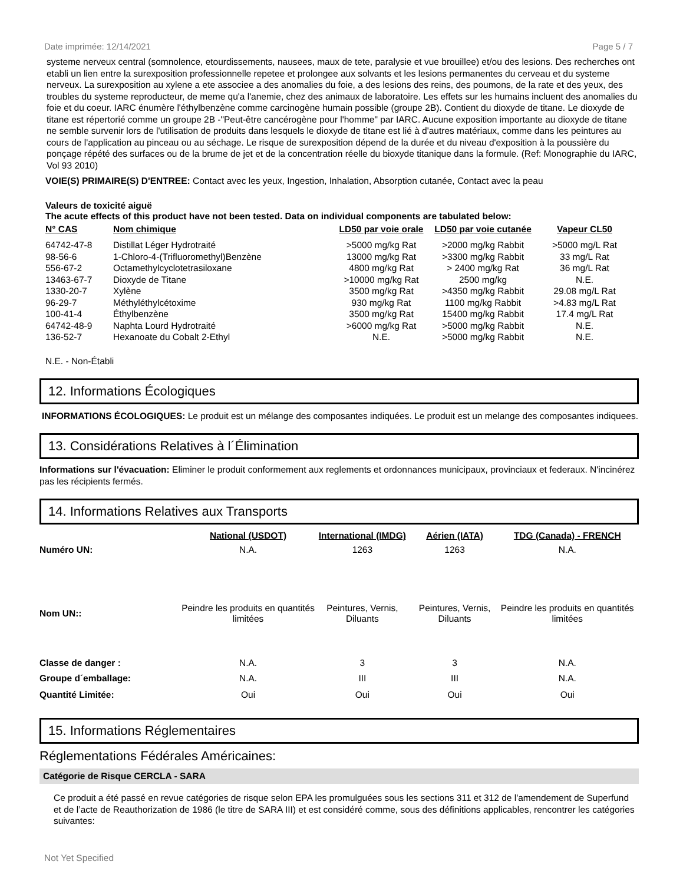Date imprimée: 12/14/2021 Page 5 / 7
systeme nerveux central (somnolence, etourdissements, nausees, maux de tete, paralysie et vue brouillee) et/ou des lesions. Des recherches ont etabli un lien entre la surexposition professionnelle repetee et prolongee aux solvants et les lesions permanentes du cerveau et du systeme nerveux. La surexposition au xylene a ete associee a des anomalies du foie, a des lesions des reins, des poumons, de la rate et des yeux, des troubles du systeme reproducteur, de meme qu'a l'anemie, chez des animaux de laboratoire. Les effets sur les humains incluent des anomalies du foie et du coeur. IARC énumère l'éthylbenzène comme carcinogène humain possible (groupe 2B). Contient du dioxyde de titane. Le dioxyde de titane est répertorié comme un groupe 2B -"Peut-être cancérogène pour l'homme" par IARC. Aucune exposition importante au dioxyde de titane ne semble survenir lors de l'utilisation de produits dans lesquels le dioxyde de titane est lié à d'autres matériaux, comme dans les peintures au cours de l'application au pinceau ou au séchage. Le risque de surexposition dépend de la durée et du niveau d'exposition à la poussière du ponçage répété des surfaces ou de la brume de jet et de la concentration réelle du bioxyde titanique dans la formule. (Ref: Monographie du IARC, Vol 93 2010)
VOIE(S) PRIMAIRE(S) D'ENTREE: Contact avec les yeux, Ingestion, Inhalation, Absorption cutanée, Contact avec la peau
Valeurs de toxicité aiguë
The acute effects of this product have not been tested. Data on individual components are tabulated below:
| N° CAS | Nom chimique | LD50 par voie orale | LD50 par voie cutanée | Vapeur CL50 |
| --- | --- | --- | --- | --- |
| 64742-47-8 | Distillat Léger Hydrotraité | >5000 mg/kg Rat | >2000 mg/kg Rabbit | >5000 mg/L Rat |
| 98-56-6 | 1-Chloro-4-(Trifluoromethyl)Benzène | 13000 mg/kg Rat | >3300 mg/kg Rabbit | 33 mg/L Rat |
| 556-67-2 | Octamethylcyclotetrasiloxane | 4800 mg/kg Rat | > 2400 mg/kg Rat | 36 mg/L Rat |
| 13463-67-7 | Dioxyde de Titane | >10000 mg/kg Rat | 2500 mg/kg | N.E. |
| 1330-20-7 | Xylène | 3500 mg/kg Rat | >4350 mg/kg Rabbit | 29.08 mg/L Rat |
| 96-29-7 | Méthyléthylcétoxime | 930 mg/kg Rat | 1100 mg/kg Rabbit | >4.83 mg/L Rat |
| 100-41-4 | Éthylbenzène | 3500 mg/kg Rat | 15400 mg/kg Rabbit | 17.4 mg/L Rat |
| 64742-48-9 | Naphta Lourd Hydrotraité | >6000 mg/kg Rat | >5000 mg/kg Rabbit | N.E. |
| 136-52-7 | Hexanoate du Cobalt 2-Ethyl | N.E. | >5000 mg/kg Rabbit | N.E. |
N.E. - Non-Établi
12. Informations Écologiques
INFORMATIONS ÉCOLOGIQUES: Le produit est un mélange des composantes indiquées. Le produit est un melange des composantes indiquees.
13. Considérations Relatives à l´Élimination
Informations sur l'évacuation: Eliminer le produit conformement aux reglements et ordonnances municipaux, provinciaux et federaux. N'incinérez pas les récipients fermés.
14. Informations Relatives aux Transports
| | National (USDOT) | International (IMDG) | Aérien (IATA) | TDG (Canada) - FRENCH |
| --- | --- | --- | --- | --- |
| Numéro UN: | N.A. | 1263 | 1263 | N.A. |
| Nom UN:: | Peindre les produits en quantités limitées | Peintures, Vernis, Diluants | Peintures, Vernis, Diluants | Peindre les produits en quantités limitées |
| Classe de danger : | N.A. | 3 | 3 | N.A. |
| Groupe d´emballage: | N.A. | III | III | N.A. |
| Quantité Limitée: | Oui | Oui | Oui | Oui |
15. Informations Réglementaires
Réglementations Fédérales Américaines:
Catégorie de Risque CERCLA - SARA
Ce produit a été passé en revue catégories de risque selon EPA les promulguées sous les sections 311 et 312 de l'amendement de Superfund et de l’acte de Reauthorization de 1986 (le titre de SARA III) et est considéré comme, sous des définitions applicables, rencontrer les catégories suivantes:
Not Yet Specified